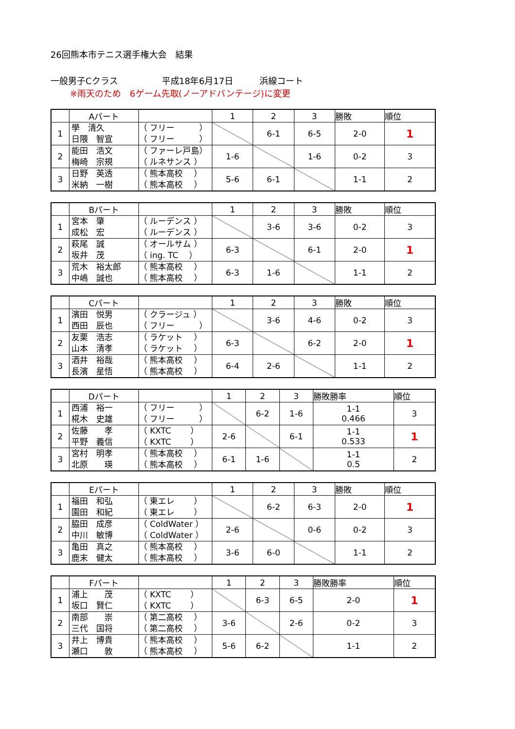26回熊本市テニス選手権大会　結果
一般男子Cクラス　　　　　平成18年6月17日　　　浜線コート
※雨天のため　6ゲーム先取(ノーアドバンテージ)に変更
| | Aパート | | 1 | 2 | 3 | 勝敗 | 順位 |
| --- | --- | --- | --- | --- | --- | --- | --- |
| 1 | 學 清久 日隈 智宣 | （ フリー ） （ フリー ） | | 6-1 | 6-5 | 2-0 | 1 |
| 2 | 能田 浩文 梅崎 宗規 | （ ファーレ戸島） （ ルネサンス ） | 1-6 | | 1-6 | 0-2 | 3 |
| 3 | 日野 英透 米納 一樹 | （ 熊本高校 ） （ 熊本高校 ） | 5-6 | 6-1 | | 1-1 | 2 |
| | Bパート | | 1 | 2 | 3 | 勝敗 | 順位 |
| --- | --- | --- | --- | --- | --- | --- | --- |
| 1 | 宮本 肇 成松 宏 | （ ルーデンス ） （ ルーデンス ） | | 3-6 | 3-6 | 0-2 | 3 |
| 2 | 萩尾 誠 坂井 茂 | （ オールサム ） （ ing. TC ） | 6-3 | | 6-1 | 2-0 | 1 |
| 3 | 荒木 裕太郎 中嶋 誠也 | （ 熊本高校 ） （ 熊本高校 ） | 6-3 | 1-6 | | 1-1 | 2 |
| | Cパート | | 1 | 2 | 3 | 勝敗 | 順位 |
| --- | --- | --- | --- | --- | --- | --- | --- |
| 1 | 濱田 悦男 西田 辰也 | （ クラージュ ） （ フリー ） | | 3-6 | 4-6 | 0-2 | 3 |
| 2 | 友栗 浩志 山本 清孝 | （ ラケット ） （ ラケット ） | 6-3 | | 6-2 | 2-0 | 1 |
| 3 | 酒井 裕哉 長濱 星悟 | （ 熊本高校 ） （ 熊本高校 ） | 6-4 | 2-6 | | 1-1 | 2 |
| | Dパート | | 1 | 2 | 3 | 勝敗勝率 | 順位 |
| --- | --- | --- | --- | --- | --- | --- | --- |
| 1 | 西浦 裕一 椛木 史雄 | （ フリー ） （ フリー ） | | 6-2 | 1-6 | 1-1 0.466 | 3 |
| 2 | 佐藤 孝 平野 義信 | （ KXTC ） （ KXTC ） | 2-6 | | 6-1 | 1-1 0.533 | 1 |
| 3 | 宮村 明孝 北原 瑛 | （ 熊本高校 ） （ 熊本高校 ） | 6-1 | 1-6 | | 1-1 0.5 | 2 |
| | Eパート | | 1 | 2 | 3 | 勝敗 | 順位 |
| --- | --- | --- | --- | --- | --- | --- | --- |
| 1 | 福田 和弘 園田 和紀 | （ 東エレ ） （ 東エレ ） | | 6-2 | 6-3 | 2-0 | 1 |
| 2 | 脇田 成彦 中川 敏博 | （ ColdWater ） （ ColdWater ） | 2-6 | | 0-6 | 0-2 | 3 |
| 3 | 亀田 真之 鹿末 健太 | （ 熊本高校 ） （ 熊本高校 ） | 3-6 | 6-0 | | 1-1 | 2 |
| | Fパート | | 1 | 2 | 3 | 勝敗勝率 | 順位 |
| --- | --- | --- | --- | --- | --- | --- | --- |
| 1 | 浦上 茂 坂口 賢仁 | （ KXTC ） （ KXTC ） | | 6-3 | 6-5 | 2-0 | 1 |
| 2 | 南部 崇 三代 国将 | （ 第二高校 ） （ 第二高校 ） | 3-6 | | 2-6 | 0-2 | 3 |
| 3 | 井上 博貴 瀬口 敦 | （ 熊本高校 ） （ 熊本高校 ） | 5-6 | 6-2 | | 1-1 | 2 |